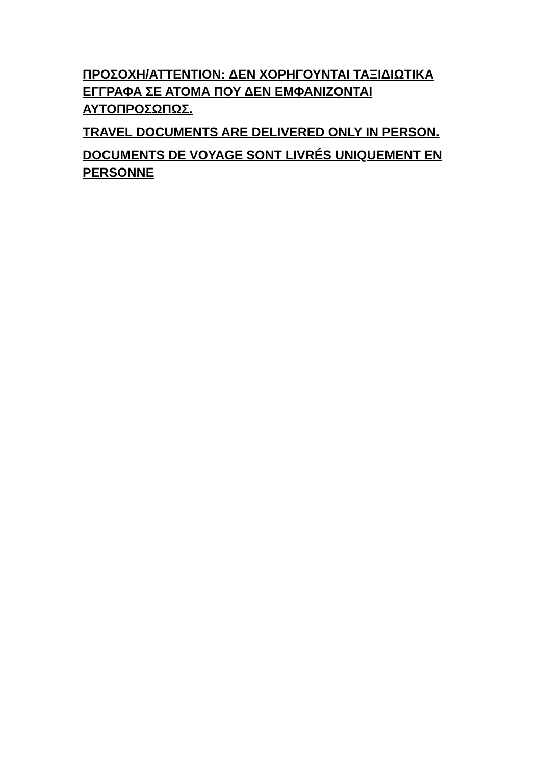ΠΡΟΣΟΧΗ/ATTENTION: ΔΕΝ ΧΟΡΗΓΟΥΝΤΑΙ ΤΑΞΙΔΙΩΤΙΚΑ ΕΓΓΡΑΦΑ ΣΕ ΑΤΟΜΑ ΠΟΥ ΔΕΝ ΕΜΦΑΝΙΖΟΝΤΑΙ ΑΥΤΟΠΡΟΣΩΠΩΣ.
TRAVEL DOCUMENTS ARE DELIVERED ONLY IN PERSON.
DOCUMENTS DE VOYAGE SONT LIVRÉS UNIQUEMENT EN PERSONNE